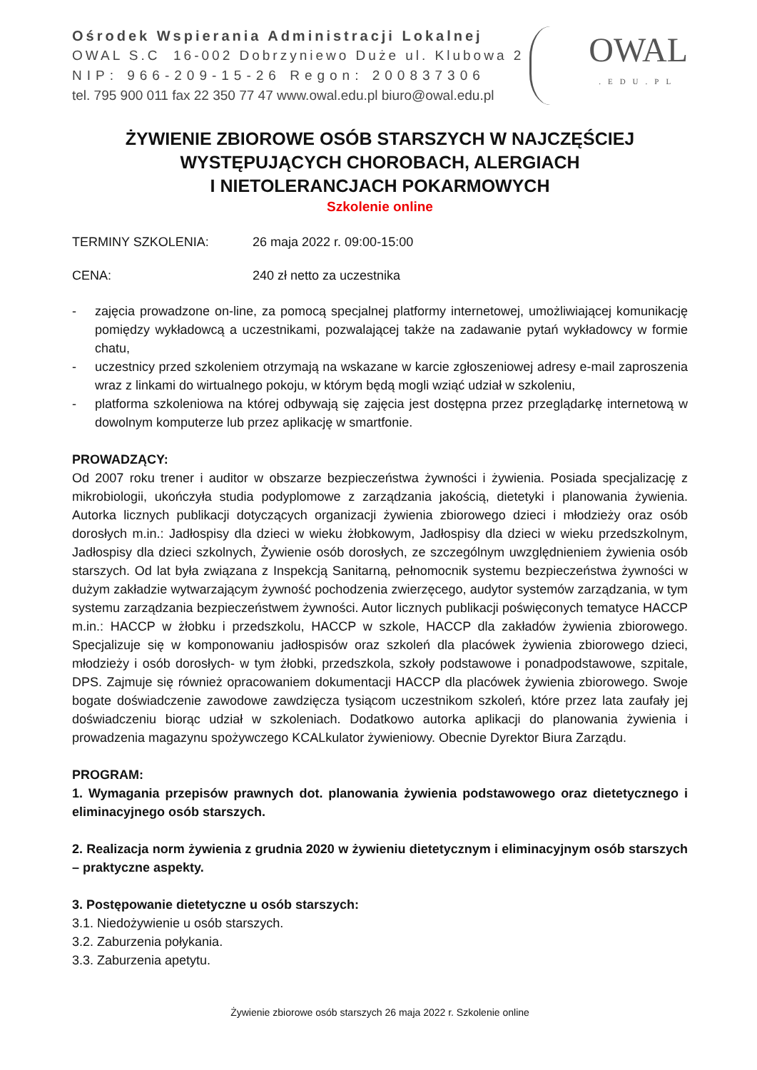Ośrodek Wspierania Administracji Lokalnej
OWAL S.C 16-002 Dobrzyniewo Duże ul. Klubowa 2
NIP: 966-209-15-26 Regon: 200837306
tel. 795 900 011 fax 22 350 77 47 www.owal.edu.pl biuro@owal.edu.pl
OWAL.EDU.PL
ŻYWIENIE ZBIOROWE OSÓB STARSZYCH W NAJCZĘŚCIEJ WYSTĘPUJĄCYCH CHOROBACH, ALERGIACH
I NIETOLERANCJACH POKARMOWYCH
Szkolenie online
TERMINY SZKOLENIA: 26 maja 2022 r. 09:00-15:00
CENA: 240 zł netto za uczestnika
- zajęcia prowadzone on-line, za pomocą specjalnej platformy internetowej, umożliwiającej komunikację pomiędzy wykładowcą a uczestnikami, pozwalającej także na zadawanie pytań wykładowcy w formie chatu,
- uczestnicy przed szkoleniem otrzymają na wskazane w karcie zgłoszeniowej adresy e-mail zaproszenia wraz z linkami do wirtualnego pokoju, w którym będą mogli wziąć udział w szkoleniu,
- platforma szkoleniowa na której odbywają się zajęcia jest dostępna przez przeglądarkę internetową w dowolnym komputerze lub przez aplikację w smartfonie.
PROWADZĄCY:
Od 2007 roku trener i auditor w obszarze bezpieczeństwa żywności i żywienia. Posiada specjalizację z mikrobiologii, ukończyła studia podyplomowe z zarządzania jakością, dietetyki i planowania żywienia. Autorka licznych publikacji dotyczących organizacji żywienia zbiorowego dzieci i młodzieży oraz osób dorosłych m.in.: Jadłospisy dla dzieci w wieku żłobkowym, Jadłospisy dla dzieci w wieku przedszkolnym, Jadłospisy dla dzieci szkolnych, Żywienie osób dorosłych, ze szczególnym uwzględnieniem żywienia osób starszych. Od lat była związana z Inspekcją Sanitarną, pełnomocnik systemu bezpieczeństwa żywności w dużym zakładzie wytwarzającym żywność pochodzenia zwierzęcego, audytor systemów zarządzania, w tym systemu zarządzania bezpieczeństwem żywności. Autor licznych publikacji poświęconych tematyce HACCP m.in.: HACCP w żłobku i przedszkolu, HACCP w szkole, HACCP dla zakładów żywienia zbiorowego. Specjalizuje się w komponowaniu jadłospisów oraz szkoleń dla placówek żywienia zbiorowego dzieci, młodzieży i osób dorosłych- w tym żłobki, przedszkola, szkoły podstawowe i ponadpodstawowe, szpitale, DPS. Zajmuje się również opracowaniem dokumentacji HACCP dla placówek żywienia zbiorowego. Swoje bogate doświadczenie zawodowe zawdzięcza tysiącom uczestnikom szkoleń, które przez lata zaufały jej doświadczeniu biorąc udział w szkoleniach. Dodatkowo autorka aplikacji do planowania żywienia i prowadzenia magazynu spożywczego KCALkulator żywieniowy. Obecnie Dyrektor Biura Zarządu.
PROGRAM:
1. Wymagania przepisów prawnych dot. planowania żywienia podstawowego oraz dietetycznego i eliminacyjnego osób starszych.
2. Realizacja norm żywienia z grudnia 2020 w żywieniu dietetycznym i eliminacyjnym osób starszych – praktyczne aspekty.
3. Postępowanie dietetyczne u osób starszych:
3.1. Niedożywienie u osób starszych.
3.2. Zaburzenia połykania.
3.3. Zaburzenia apetytu.
Żywienie zbiorowe osób starszych 26 maja 2022 r. Szkolenie online